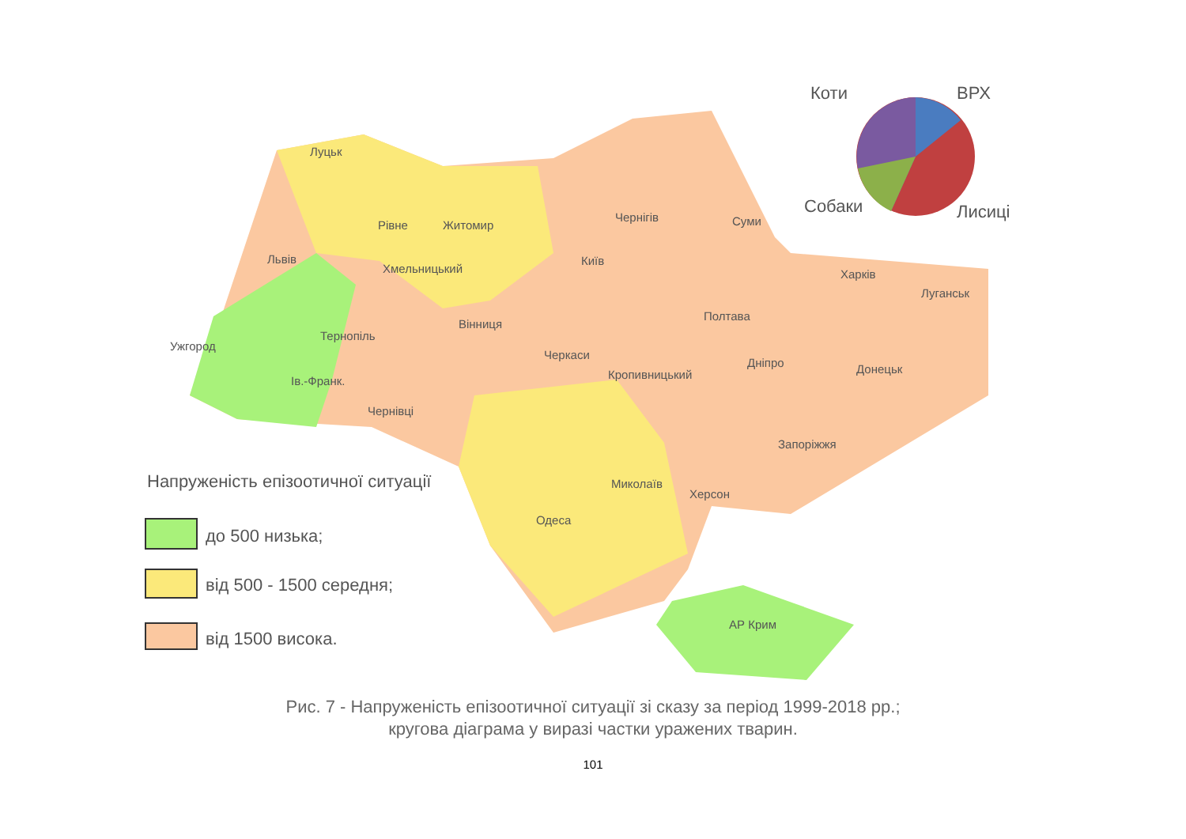Луцьк
Рівне
Житомир
Чернігів
Суми
Львів
Хмельницький
Київ
Харків
Луганськ
Тернопіль
Вінниця
Полтава
Ужгород
Черкаси
Кропивницький
Дніпро
Донецьк
Ів.-Франк.
Чернівці
Запоріжжя
Миколаїв
Херсон
Одеса
АР Крим
Коти
ВРХ
Собаки
Лисиці
Напруженість епізоотичної ситуації
до 500 низька;
від 500 - 1500 середня;
від 1500 висока.
Рис. 7 - Напруженість епізоотичної ситуації зі сказу за період 1999-2018 рр.;
кругова діаграма у виразі частки уражених тварин.
101